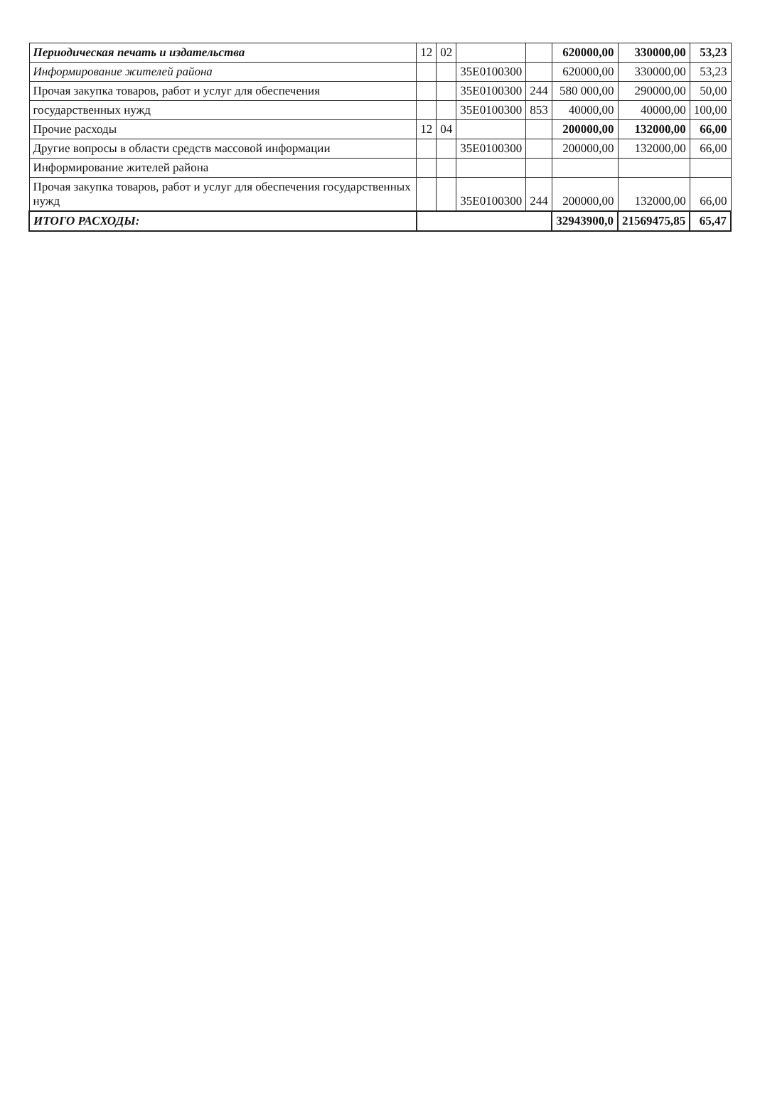| Периодическая печать и издательства | 12 | 02 | | | 620000,00 | 330000,00 | 53,23 |
| Информирование жителей района | | | 35Е0100300 | | 620000,00 | 330000,00 | 53,23 |
| Прочая закупка товаров, работ и услуг для обеспечения | | | 35Е0100300 | 244 | 580 000,00 | 290000,00 | 50,00 |
| государственных нужд | | | 35Е0100300 | 853 | 40000,00 | 40000,00 | 100,00 |
| Прочие расходы | 12 | 04 | | | 200000,00 | 132000,00 | 66,00 |
| Другие вопросы в области средств массовой информации | | | 35Е0100300 | | 200000,00 | 132000,00 | 66,00 |
| Информирование жителей района | | | | | | | |
| Прочая закупка товаров, работ и услуг для обеспечения государственных нужд | | | 35Е0100300 | 244 | 200000,00 | 132000,00 | 66,00 |
| ИТОГО РАСХОДЫ: | | | | | 32943900,0 | 21569475,85 | 65,47 |